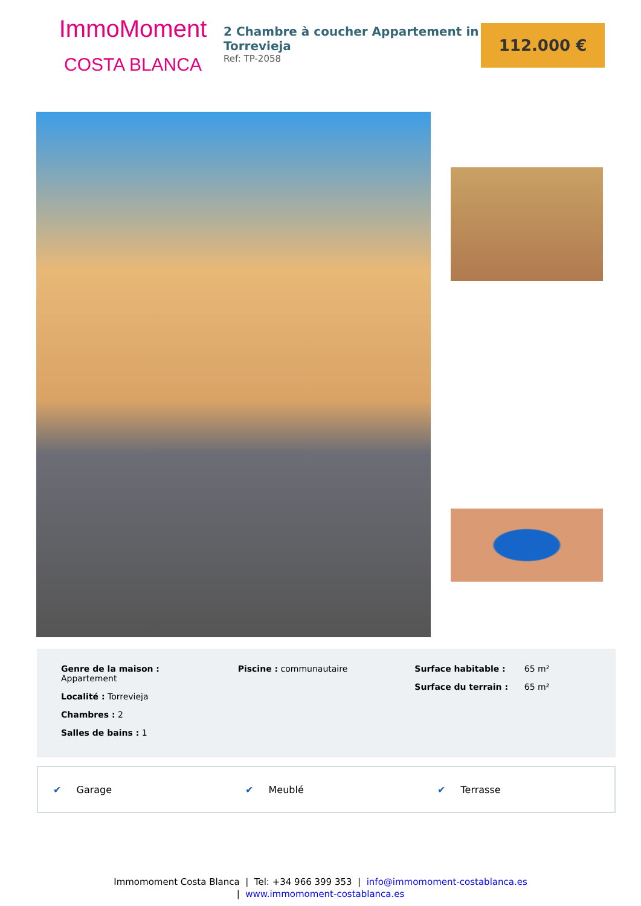ImmoMoment
COSTA BLANCA
2 Chambre à coucher Appartement in Torrevieja
Ref: TP-2058
112.000 €
Genre de la maison :
Appartement
Localité : Torrevieja
Chambres : 2
Salles de bains : 1
Piscine : communautaire Surface habitable : 65 m²
Surface du terrain : 65 m²
✔ Garage ✔ Meublé ✔ Terrasse
Immomoment Costa Blanca | Tel: +34 966 399 353 | info@immomoment-costablanca.es
| www.immomoment-costablanca.es